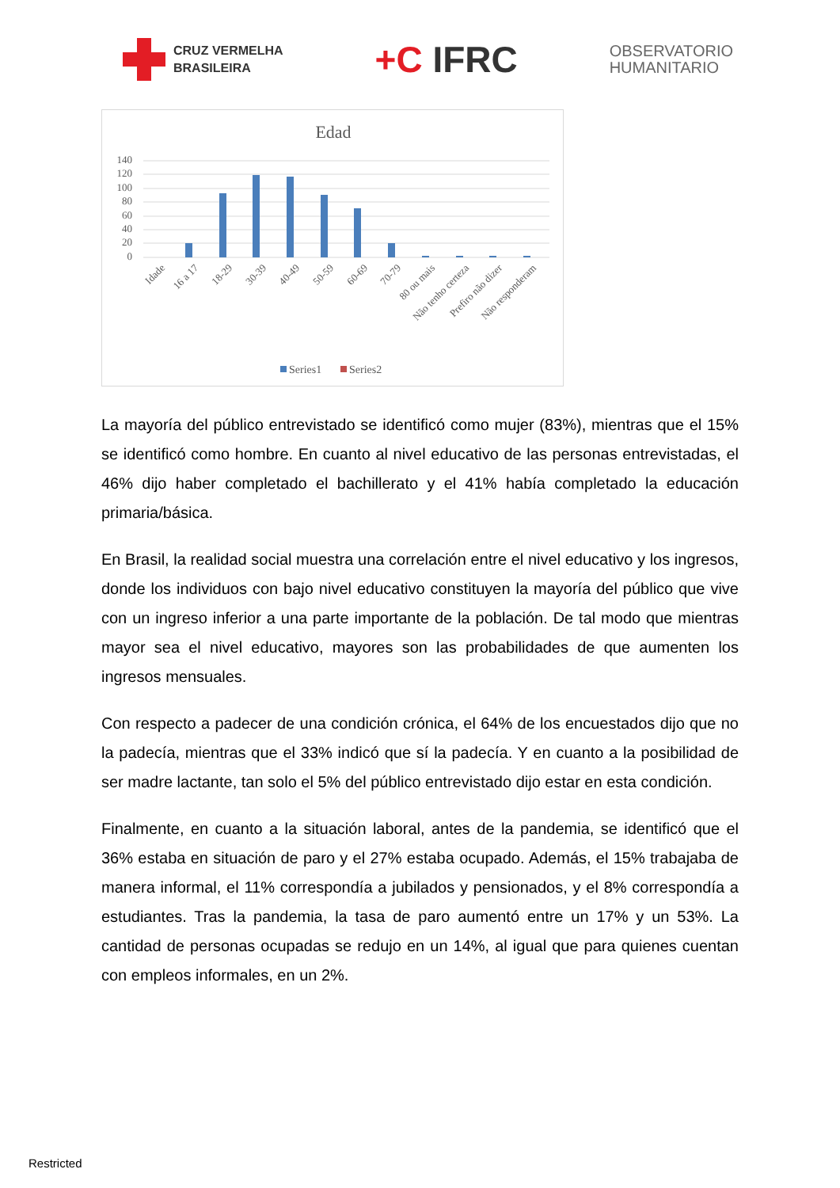CRUZ VERMELHA
BRASILEIRA
+C IFRC
OBSERVATORIO
HUMANITARIO
Edad
140
120
100
80
60
40
20
0
Idade
16 a 17
18-29
30-39
40-49
50-59
60-69
70-79
80 ou mais
Não tenho certeza
Prefiro não dizer
Não responderam
Series1
Series2
La mayoría del público entrevistado se identificó como mujer (83%), mientras que el 15% se identificó como hombre. En cuanto al nivel educativo de las personas entrevistadas, el 46% dijo haber completado el bachillerato y el 41% había completado la educación primaria/básica.
En Brasil, la realidad social muestra una correlación entre el nivel educativo y los ingresos, donde los individuos con bajo nivel educativo constituyen la mayoría del público que vive con un ingreso inferior a una parte importante de la población. De tal modo que mientras mayor sea el nivel educativo, mayores son las probabilidades de que aumenten los ingresos mensuales.
Con respecto a padecer de una condición crónica, el 64% de los encuestados dijo que no la padecía, mientras que el 33% indicó que sí la padecía. Y en cuanto a la posibilidad de ser madre lactante, tan solo el 5% del público entrevistado dijo estar en esta condición.
Finalmente, en cuanto a la situación laboral, antes de la pandemia, se identificó que el 36% estaba en situación de paro y el 27% estaba ocupado. Además, el 15% trabajaba de manera informal, el 11% correspondía a jubilados y pensionados, y el 8% correspondía a estudiantes. Tras la pandemia, la tasa de paro aumentó entre un 17% y un 53%. La cantidad de personas ocupadas se redujo en un 14%, al igual que para quienes cuentan con empleos informales, en un 2%.
Restricted